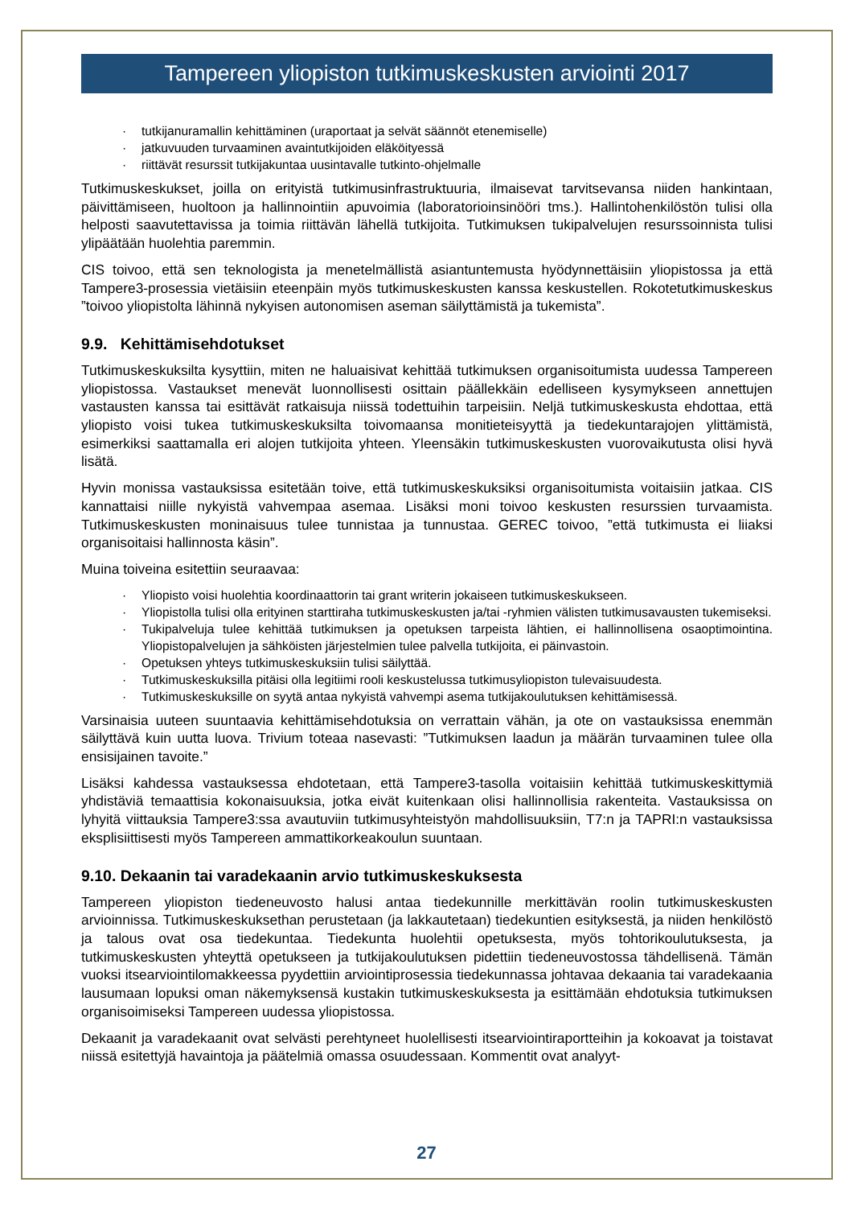Tampereen yliopiston tutkimuskeskusten arviointi 2017
· tutkijanuramallin kehittäminen (uraportaat ja selvät säännöt etenemiselle)
· jatkuvuuden turvaaminen avaintutkijoiden eläköityessä
· riittävät resurssit tutkijakuntaa uusintavalle tutkinto-ohjelmalle
Tutkimuskeskukset, joilla on erityistä tutkimusinfrastruktuuria, ilmaisevat tarvitsevansa niiden hankintaan, päivittämiseen, huoltoon ja hallinnointiin apuvoimia (laboratorioinsinööri tms.). Hallintohenkilöstön tulisi olla helposti saavutettavissa ja toimia riittävän lähellä tutkijoita. Tutkimuksen tukipalvelujen resurssoinnista tulisi ylipäätään huolehtia paremmin.
CIS toivoo, että sen teknologista ja menetelmällistä asiantuntemusta hyödynnettäisiin yliopistossa ja että Tampere3-prosessia vietäisiin eteenpäin myös tutkimuskeskusten kanssa keskustellen. Rokotetutkimuskeskus ”toivoo yliopistolta lähinnä nykyisen autonomisen aseman säilyttämistä ja tukemista”.
9.9. Kehittämisehdotukset
Tutkimuskeskuksilta kysyttiin, miten ne haluaisivat kehittää tutkimuksen organisoitumista uudessa Tampereen yliopistossa. Vastaukset menevät luonnollisesti osittain päällekkäin edelliseen kysymykseen annettujen vastausten kanssa tai esittävät ratkaisuja niissä todettuihin tarpeisiin. Neljä tutkimuskeskusta ehdottaa, että yliopisto voisi tukea tutkimuskeskuksilta toivomaansa monitieteisyyttä ja tiedekuntarajojen ylittämistä, esimerkiksi saattamalla eri alojen tutkijoita yhteen. Yleensäkin tutkimuskeskusten vuorovaikutusta olisi hyvä lisätä.
Hyvin monissa vastauksissa esitetään toive, että tutkimuskeskuksiksi organisoitumista voitaisiin jatkaa. CIS kannattaisi niille nykyistä vahvempaa asemaa. Lisäksi moni toivoo keskusten resurssien turvaamista. Tutkimuskeskusten moninaisuus tulee tunnistaa ja tunnustaa. GEREC toivoo, ”että tutkimusta ei liiaksi organisoitaisi hallinnosta käsin”.
Muina toiveina esitettiin seuraavaa:
· Yliopisto voisi huolehtia koordinaattorin tai grant writerin jokaiseen tutkimuskeskukseen.
· Yliopistolla tulisi olla erityinen starttiraha tutkimuskeskusten ja/tai -ryhmien välisten tutkimusavausten tukemiseksi.
· Tukipalveluja tulee kehittää tutkimuksen ja opetuksen tarpeista lähtien, ei hallinnollisena osaoptimointina. Yliopistopalvelujen ja sähköisten järjestelmien tulee palvella tutkijoita, ei päinvastoin.
· Opetuksen yhteys tutkimuskeskuksiin tulisi säilyttää.
· Tutkimuskeskuksilla pitäisi olla legitiimi rooli keskustelussa tutkimusyliopiston tulevaisuudesta.
· Tutkimuskeskuksille on syytä antaa nykyistä vahvempi asema tutkijakoulutuksen kehittämisessä.
Varsinaisia uuteen suuntaavia kehittämisehdotuksia on verrattain vähän, ja ote on vastauksissa enemmän säilyttävä kuin uutta luova. Trivium toteaa nasevasti: ”Tutkimuksen laadun ja määrän turvaaminen tulee olla ensisijainen tavoite.”
Lisäksi kahdessa vastauksessa ehdotetaan, että Tampere3-tasolla voitaisiin kehittää tutkimuskeskittymiä yhdistäviä temaattisia kokonaisuuksia, jotka eivät kuitenkaan olisi hallinnollisia rakenteita. Vastauksissa on lyhyitä viittauksia Tampere3:ssa avautuviin tutkimusyhteistyön mahdollisuuksiin, T7:n ja TAPRI:n vastauksissa eksplisiittisesti myös Tampereen ammattikorkeakoulun suuntaan.
9.10. Dekaanin tai varadekaanin arvio tutkimuskeskuksesta
Tampereen yliopiston tiedeneuvosto halusi antaa tiedekunnille merkittävän roolin tutkimuskeskusten arvioinnissa. Tutkimuskeskuksethan perustetaan (ja lakkautetaan) tiedekuntien esityksestä, ja niiden henkilöstö ja talous ovat osa tiedekuntaa. Tiedekunta huolehtii opetuksesta, myös tohtorikoulutuksesta, ja tutkimuskeskusten yhteyttä opetukseen ja tutkijakoulutuksen pidettiin tiedeneuvostossa tähdellisenä. Tämän vuoksi itsearviointilomakkeessa pyydettiin arviointiprosessia tiedekunnassa johtavaa dekaania tai varadekaania lausumaan lopuksi oman näkemyksensä kustakin tutkimuskeskuksesta ja esittämään ehdotuksia tutkimuksen organisoimiseksi Tampereen uudessa yliopistossa.
Dekaanit ja varadekaanit ovat selvästi perehtyneet huolellisesti itsearviointiraportteihin ja kokoavat ja toistavat niissä esitettyjä havaintoja ja päätelmiä omassa osuudessaan. Kommentit ovat analyyt-
27